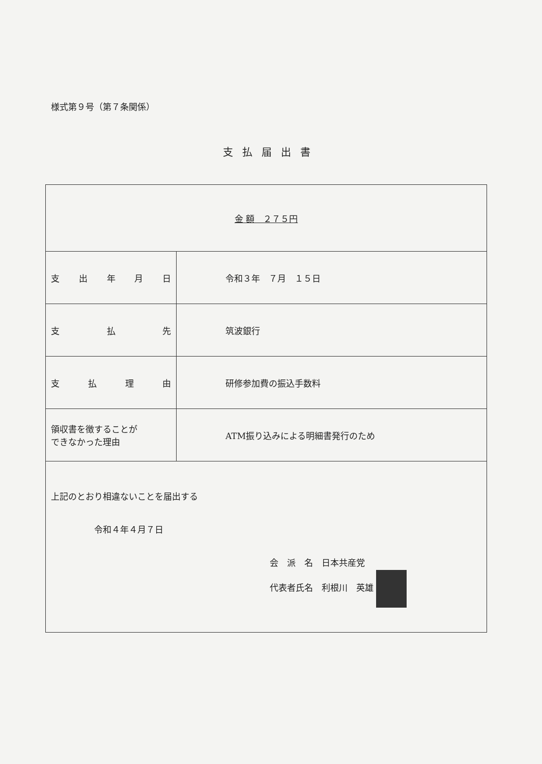様式第９号（第７条関係）
支払届出書
| 金 額 ２７５円 | |
| 支 出 年 月 日 | 令和３年 ７月 １５日 |
| 支 払 先 | 筑波銀行 |
| 支 払 理 由 | 研修参加費の振込手数料 |
| 領収書を徴することが できなかった理由 | ATM振り込みによる明細書発行のため |
| 上記のとおり相違ないことを届出する 令和４年４月７日 会 派 名 日本共産党 代表者氏名 利根川 英雄 | |